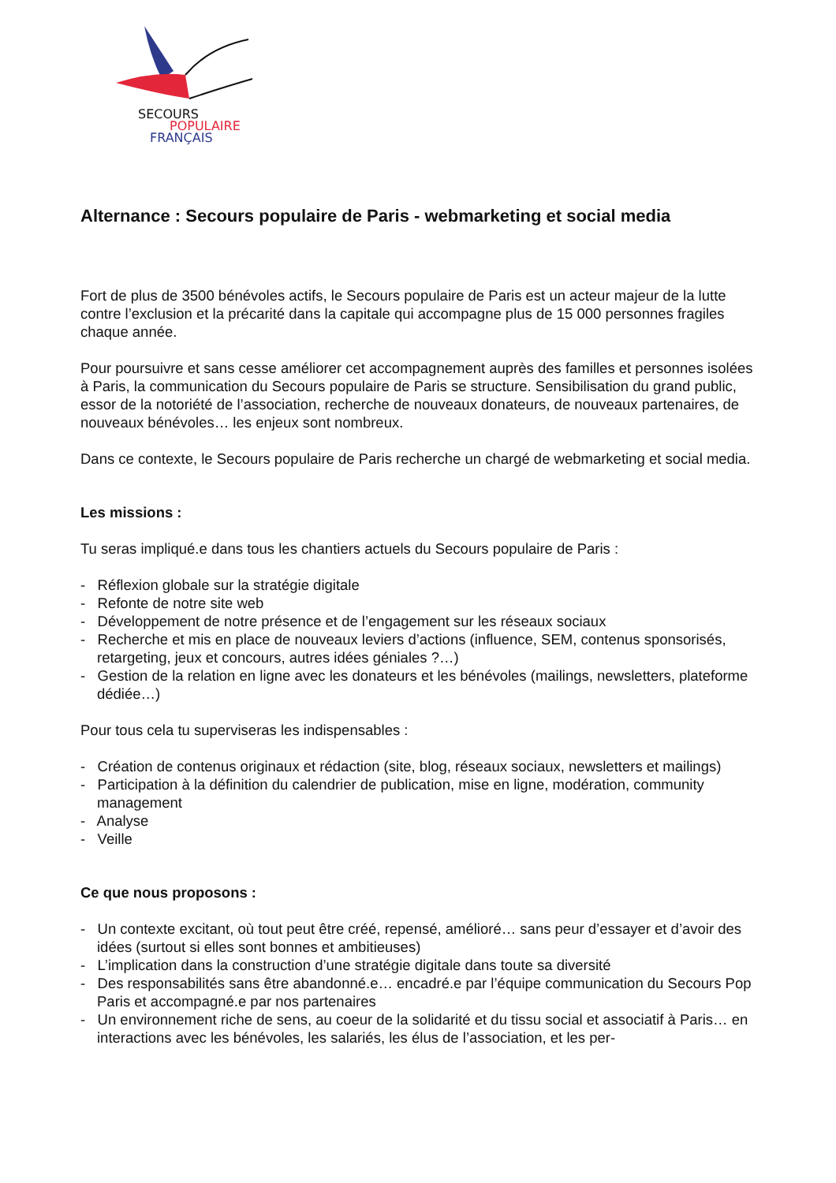SECOURS
POPULAIRE
FRANÇAIS
Alternance : Secours populaire de Paris - webmarketing et social media
Fort de plus de 3500 bénévoles actifs, le Secours populaire de Paris est un acteur majeur de la lutte contre l’exclusion et la précarité dans la capitale qui accompagne plus de 15 000 personnes fragiles chaque année.
Pour poursuivre et sans cesse améliorer cet accompagnement auprès des familles et personnes isolées à Paris, la communication du Secours populaire de Paris se structure. Sensibilisation du grand public, essor de la notoriété de l’association, recherche de nouveaux donateurs, de nouveaux partenaires, de nouveaux bénévoles… les enjeux sont nombreux.
Dans ce contexte, le Secours populaire de Paris recherche un chargé de webmarketing et social media.
Les missions :
Tu seras impliqué.e dans tous les chantiers actuels du Secours populaire de Paris :
- Réflexion globale sur la stratégie digitale
- Refonte de notre site web
- Développement de notre présence et de l’engagement sur les réseaux sociaux
- Recherche et mis en place de nouveaux leviers d’actions (influence, SEM, contenus sponsorisés, retargeting, jeux et concours, autres idées géniales ?…)
- Gestion de la relation en ligne avec les donateurs et les bénévoles (mailings, newsletters, plateforme dédiée…)
Pour tous cela tu superviseras les indispensables :
- Création de contenus originaux et rédaction (site, blog, réseaux sociaux, newsletters et mailings)
- Participation à la définition du calendrier de publication, mise en ligne, modération, community management
- Analyse
- Veille
Ce que nous proposons :
- Un contexte excitant, où tout peut être créé, repensé, amélioré… sans peur d’essayer et d’avoir des idées (surtout si elles sont bonnes et ambitieuses)
- L’implication dans la construction d’une stratégie digitale dans toute sa diversité
- Des responsabilités sans être abandonné.e… encadré.e par l’équipe communication du Secours Pop Paris et accompagné.e par nos partenaires
- Un environnement riche de sens, au coeur de la solidarité et du tissu social et associatif à Paris… en interactions avec les bénévoles, les salariés, les élus de l’association, et les per-